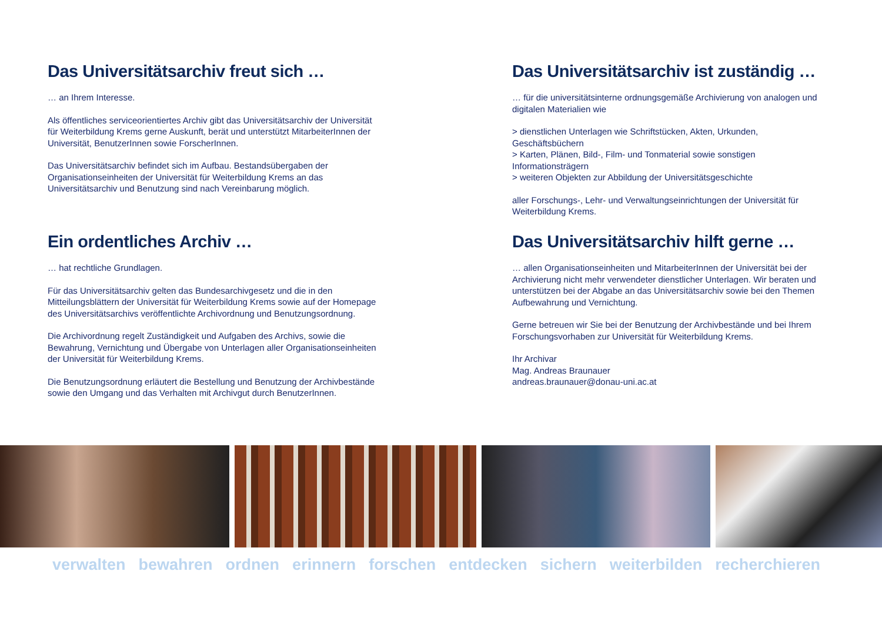Das Universitätsarchiv freut sich …
… an Ihrem Interesse.
Als öffentliches serviceorientiertes Archiv gibt das Universitätsarchiv der Universität für Weiterbildung Krems gerne Auskunft, berät und unterstützt MitarbeiterInnen der Universität, BenutzerInnen sowie ForscherInnen.
Das Universitätsarchiv befindet sich im Aufbau. Bestandsübergaben der Organisationseinheiten der Universität für Weiterbildung Krems an das Universitätsarchiv und Benutzung sind nach Vereinbarung möglich.
Ein ordentliches Archiv …
… hat rechtliche Grundlagen.
Für das Universitätsarchiv gelten das Bundesarchivgesetz und die in den Mitteilungsblättern der Universität für Weiterbildung Krems sowie auf der Homepage des Universitätsarchivs veröffentlichte Archivordnung und Benutzungsordnung.
Die Archivordnung regelt Zuständigkeit und Aufgaben des Archivs, sowie die Bewahrung, Vernichtung und Übergabe von Unterlagen aller Organisationseinheiten
der Universität für Weiterbildung Krems.
Die Benutzungsordnung erläutert die Bestellung und Benutzung der Archivbestände sowie den Umgang und das Verhalten mit Archivgut durch BenutzerInnen.
Das Universitätsarchiv ist zuständig …
… für die universitätsinterne ordnungsgemäße Archivierung von analogen und digitalen Materialien wie
> dienstlichen Unterlagen wie Schriftstücken, Akten, Urkunden, Geschäftsbüchern
> Karten, Plänen, Bild-, Film- und Tonmaterial sowie sonstigen Informationsträgern
> weiteren Objekten zur Abbildung der Universitätsgeschichte
aller Forschungs-, Lehr- und Verwaltungseinrichtungen der Universität für Weiterbildung Krems.
Das Universitätsarchiv hilft gerne …
… allen Organisationseinheiten und MitarbeiterInnen der Universität bei der Archivierung nicht mehr verwendeter dienstlicher Unterlagen. Wir beraten und unterstützen bei der Abgabe an das Universitätsarchiv sowie bei den Themen Aufbewahrung und Vernichtung.
Gerne betreuen wir Sie bei der Benutzung der Archivbestände und bei Ihrem Forschungsvorhaben zur Universität für Weiterbildung Krems.
Ihr Archivar
Mag. Andreas Braunauer
andreas.braunauer@donau-uni.ac.at
verwalten bewahren ordnen erinnern forschen entdecken sichern weiterbilden recherchieren